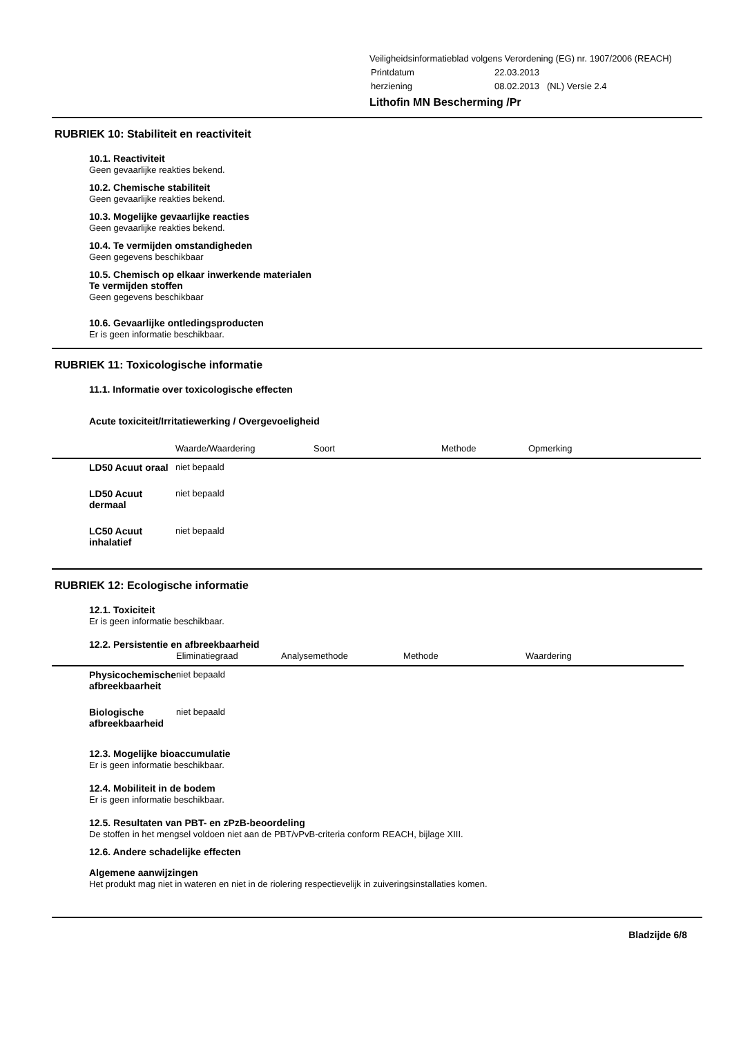Veiligheidsinformatieblad volgens Verordening (EG) nr. 1907/2006 (REACH)
| Printdatum | 22.03.2013 |
| herziening | 08.02.2013 (NL) Versie 2.4 |
Lithofin MN Bescherming /Pr
RUBRIEK 10: Stabiliteit en reactiviteit
10.1. Reactiviteit
Geen gevaarlijke reakties bekend.
10.2. Chemische stabiliteit
Geen gevaarlijke reakties bekend.
10.3. Mogelijke gevaarlijke reacties
Geen gevaarlijke reakties bekend.
10.4. Te vermijden omstandigheden
Geen gegevens beschikbaar
10.5. Chemisch op elkaar inwerkende materialen
Te vermijden stoffen
Geen gegevens beschikbaar
10.6. Gevaarlijke ontledingsproducten
Er is geen informatie beschikbaar.
RUBRIEK 11: Toxicologische informatie
11.1. Informatie over toxicologische effecten
Acute toxiciteit/Irritatiewerking / Overgevoeligheid
| | Waarde/Waardering | Soort | Methode | Opmerking |
| --- | --- | --- | --- | --- |
| LD50 Acuut oraal | niet bepaald | | | |
| LD50 Acuut dermaal | niet bepaald | | | |
| LC50 Acuut inhalatief | niet bepaald | | | |
RUBRIEK 12: Ecologische informatie
12.1. Toxiciteit
Er is geen informatie beschikbaar.
12.2. Persistentie en afbreekbaarheid
| | Eliminatiegraad | Analysemethode | Methode | Waardering |
| --- | --- | --- | --- | --- |
| Physicochemische afbreekbaarheit | niet bepaald | | | |
| Biologische afbreekbaarheid | niet bepaald | | | |
12.3. Mogelijke bioaccumulatie
Er is geen informatie beschikbaar.
12.4. Mobiliteit in de bodem
Er is geen informatie beschikbaar.
12.5. Resultaten van PBT- en zPzB-beoordeling
De stoffen in het mengsel voldoen niet aan de PBT/vPvB-criteria conform REACH, bijlage XIII.
12.6. Andere schadelijke effecten
Algemene aanwijzingen
Het produkt mag niet in wateren en niet in de riolering respectievelijk in zuiveringsinstallaties komen.
Bladzijde 6/8